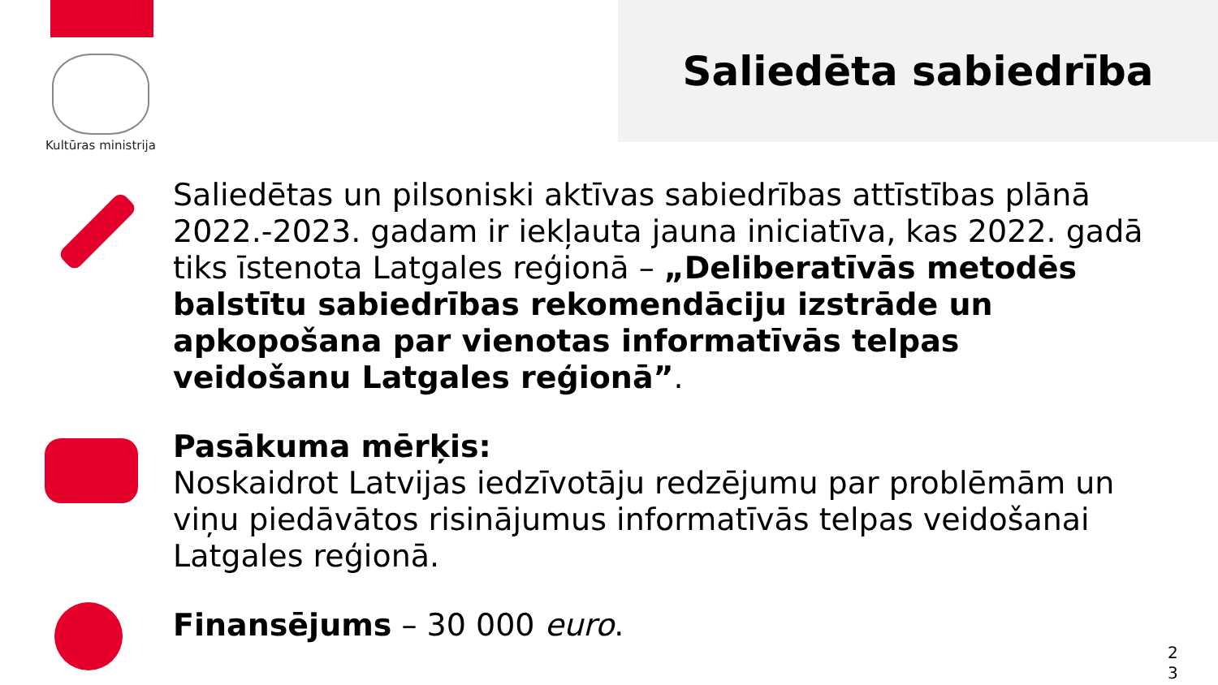Kultūras ministrija
Saliedēta sabiedrība
Saliedētas un pilsoniski aktīvas sabiedrības attīstības plānā 2022.-2023. gadam ir iekļauta jauna iniciatīva, kas 2022. gadā tiks īstenota Latgales reģionā – „Deliberatīvās metodēs balstītu sabiedrības rekomendāciju izstrāde un apkopošana par vienotas informatīvās telpas veidošanu Latgales reģionā”.
Pasākuma mērķis:
Noskaidrot Latvijas iedzīvotāju redzējumu par problēmām un viņu piedāvātos risinājumus informatīvās telpas veidošanai Latgales reģionā.
Finansējums – 30 000 euro.
2 3